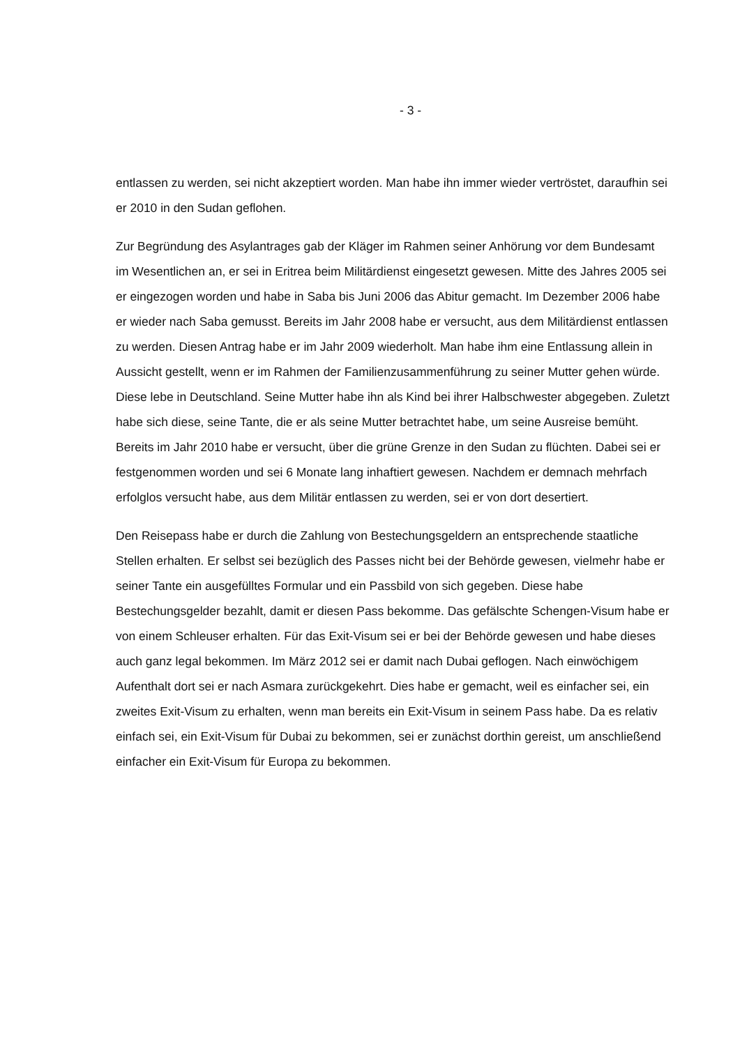- 3 -
entlassen zu werden, sei nicht akzeptiert worden. Man habe ihn immer wieder vertröstet, daraufhin sei er 2010 in den Sudan geflohen.
Zur Begründung des Asylantrages gab der Kläger im Rahmen seiner Anhörung vor dem Bundesamt im Wesentlichen an, er sei in Eritrea beim Militärdienst eingesetzt gewesen. Mitte des Jahres 2005 sei er eingezogen worden und habe in Saba bis Juni 2006 das Abitur gemacht. Im Dezember 2006 habe er wieder nach Saba gemusst. Bereits im Jahr 2008 habe er versucht, aus dem Militärdienst entlassen zu werden. Diesen Antrag habe er im Jahr 2009 wiederholt. Man habe ihm eine Entlassung allein in Aussicht gestellt, wenn er im Rahmen der Familienzusammenführung zu seiner Mutter gehen würde. Diese lebe in Deutschland. Seine Mutter habe ihn als Kind bei ihrer Halbschwester abgegeben. Zuletzt habe sich diese, seine Tante, die er als seine Mutter betrachtet habe, um seine Ausreise bemüht. Bereits im Jahr 2010 habe er versucht, über die grüne Grenze in den Sudan zu flüchten. Dabei sei er festgenommen worden und sei 6 Monate lang inhaftiert gewesen. Nachdem er demnach mehrfach erfolglos versucht habe, aus dem Militär entlassen zu werden, sei er von dort desertiert.
Den Reisepass habe er durch die Zahlung von Bestechungsgeldern an entsprechende staatliche Stellen erhalten. Er selbst sei bezüglich des Passes nicht bei der Behörde gewesen, vielmehr habe er seiner Tante ein ausgefülltes Formular und ein Passbild von sich gegeben. Diese habe Bestechungsgelder bezahlt, damit er diesen Pass bekomme. Das gefälschte Schengen-Visum habe er von einem Schleuser erhalten. Für das Exit-Visum sei er bei der Behörde gewesen und habe dieses auch ganz legal bekommen. Im März 2012 sei er damit nach Dubai geflogen. Nach einwöchigem Aufenthalt dort sei er nach Asmara zurückgekehrt. Dies habe er gemacht, weil es einfacher sei, ein zweites Exit-Visum zu erhalten, wenn man bereits ein Exit-Visum in seinem Pass habe. Da es relativ einfach sei, ein Exit-Visum für Dubai zu bekommen, sei er zunächst dorthin gereist, um anschließend einfacher ein Exit-Visum für Europa zu bekommen.